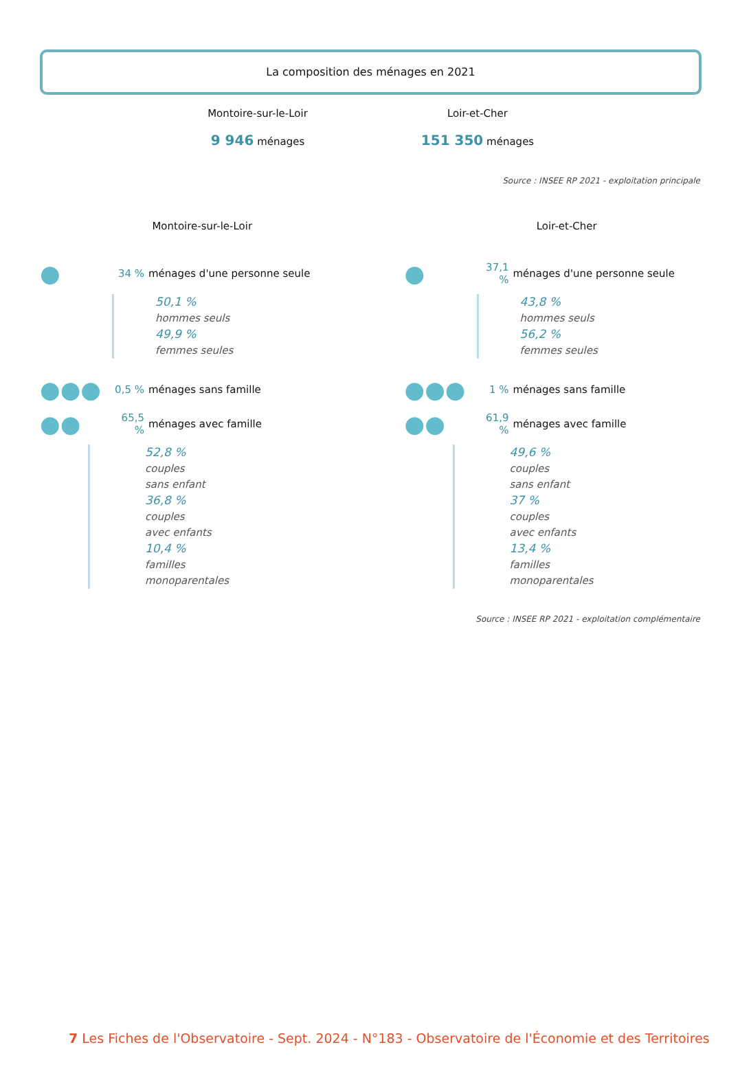La composition des ménages en 2021
Montoire-sur-le-Loir
9 946 ménages
Loir-et-Cher
151 350 ménages
Source : INSEE RP 2021 - exploitation principale
Montoire-sur-le-Loir
● 34 % ménages d'une personne seule
50,1 %
hommes seuls
49,9 %
femmes seules
●●● 0,5 % ménages sans famille
●● 65,5 % ménages avec famille
52,8 %
couples
sans enfant
36,8 %
couples
avec enfants
10,4 %
familles
monoparentales
Loir-et-Cher
● 37,1 % ménages d'une personne seule
43,8 %
hommes seuls
56,2 %
femmes seules
●●● 1 % ménages sans famille
●● 61,9 % ménages avec famille
49,6 %
couples
sans enfant
37 %
couples
avec enfants
13,4 %
familles
monoparentales
Source : INSEE RP 2021 - exploitation complémentaire
7 Les Fiches de l'Observatoire - Sept. 2024 - N°183 - Observatoire de l'Économie et des Territoires